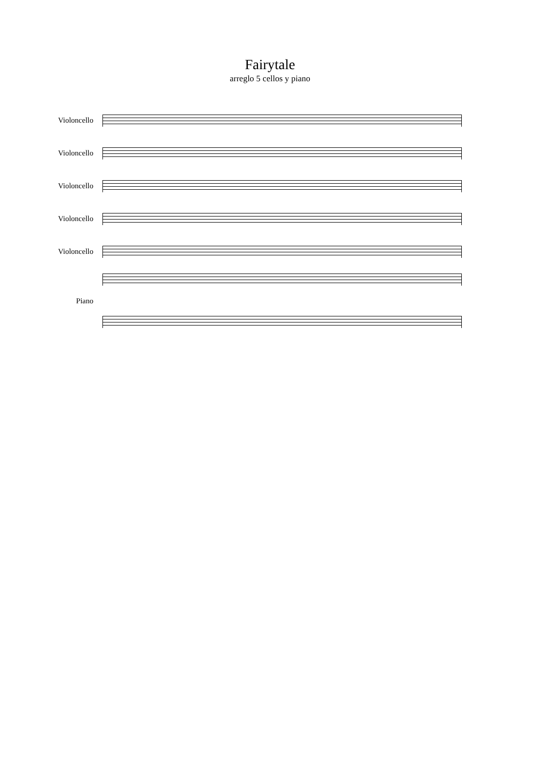Fairytale
arreglo 5 cellos y piano
Violoncello
Violoncello
Violoncello
Violoncello
Violoncello
Piano